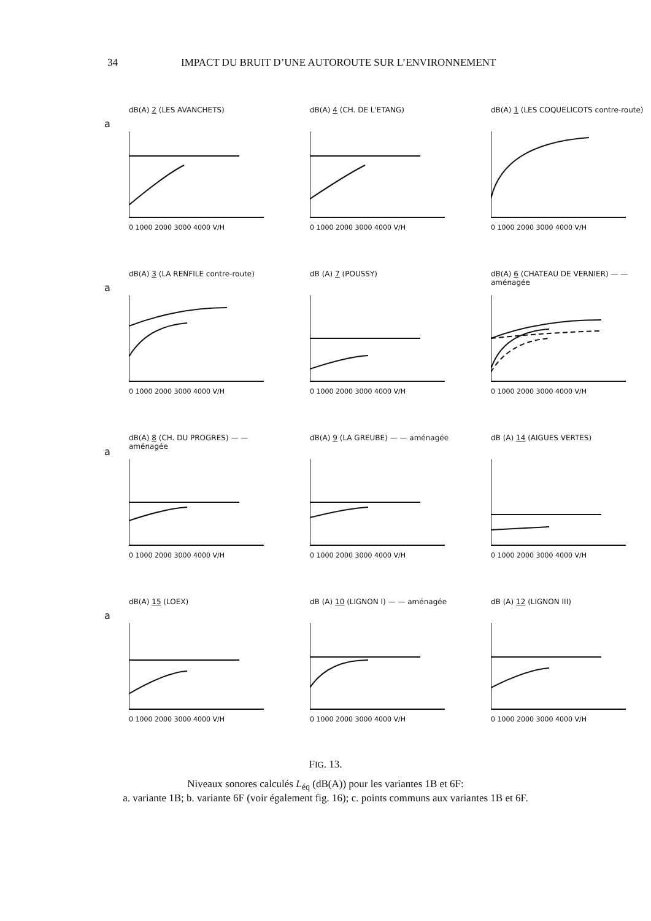34 IMPACT DU BRUIT D’UNE AUTOROUTE SUR L’ENVIRONNEMENT
a
dB(A) 2 (LES AVANCHETS)
0 1000 2000 3000 4000 V/H
dB(A) 4 (CH. DE L'ETANG)
0 1000 2000 3000 4000 V/H
dB(A) 1 (LES COQUELICOTS contre-route)
0 1000 2000 3000 4000 V/H
a
dB(A) 3 (LA RENFILE contre-route)
0 1000 2000 3000 4000 V/H
dB (A) 7 (POUSSY)
0 1000 2000 3000 4000 V/H
dB(A) 6 (CHATEAU DE VERNIER) — — aménagée
0 1000 2000 3000 4000 V/H
a
dB(A) 8 (CH. DU PROGRES) — — aménagée
0 1000 2000 3000 4000 V/H
dB(A) 9 (LA GREUBE) — — aménagée
0 1000 2000 3000 4000 V/H
dB (A) 14 (AIGUES VERTES)
0 1000 2000 3000 4000 V/H
a
dB(A) 15 (LOEX)
0 1000 2000 3000 4000 V/H
dB (A) 10 (LIGNON I) — — aménagée
0 1000 2000 3000 4000 V/H
dB (A) 12 (LIGNON III)
0 1000 2000 3000 4000 V/H
FIG. 13.
Niveaux sonores calculés L<sub>éq</sub> (dB(A)) pour les variantes 1B et 6F:
a. variante 1B; b. variante 6F (voir également fig. 16); c. points communs aux variantes 1B et 6F.